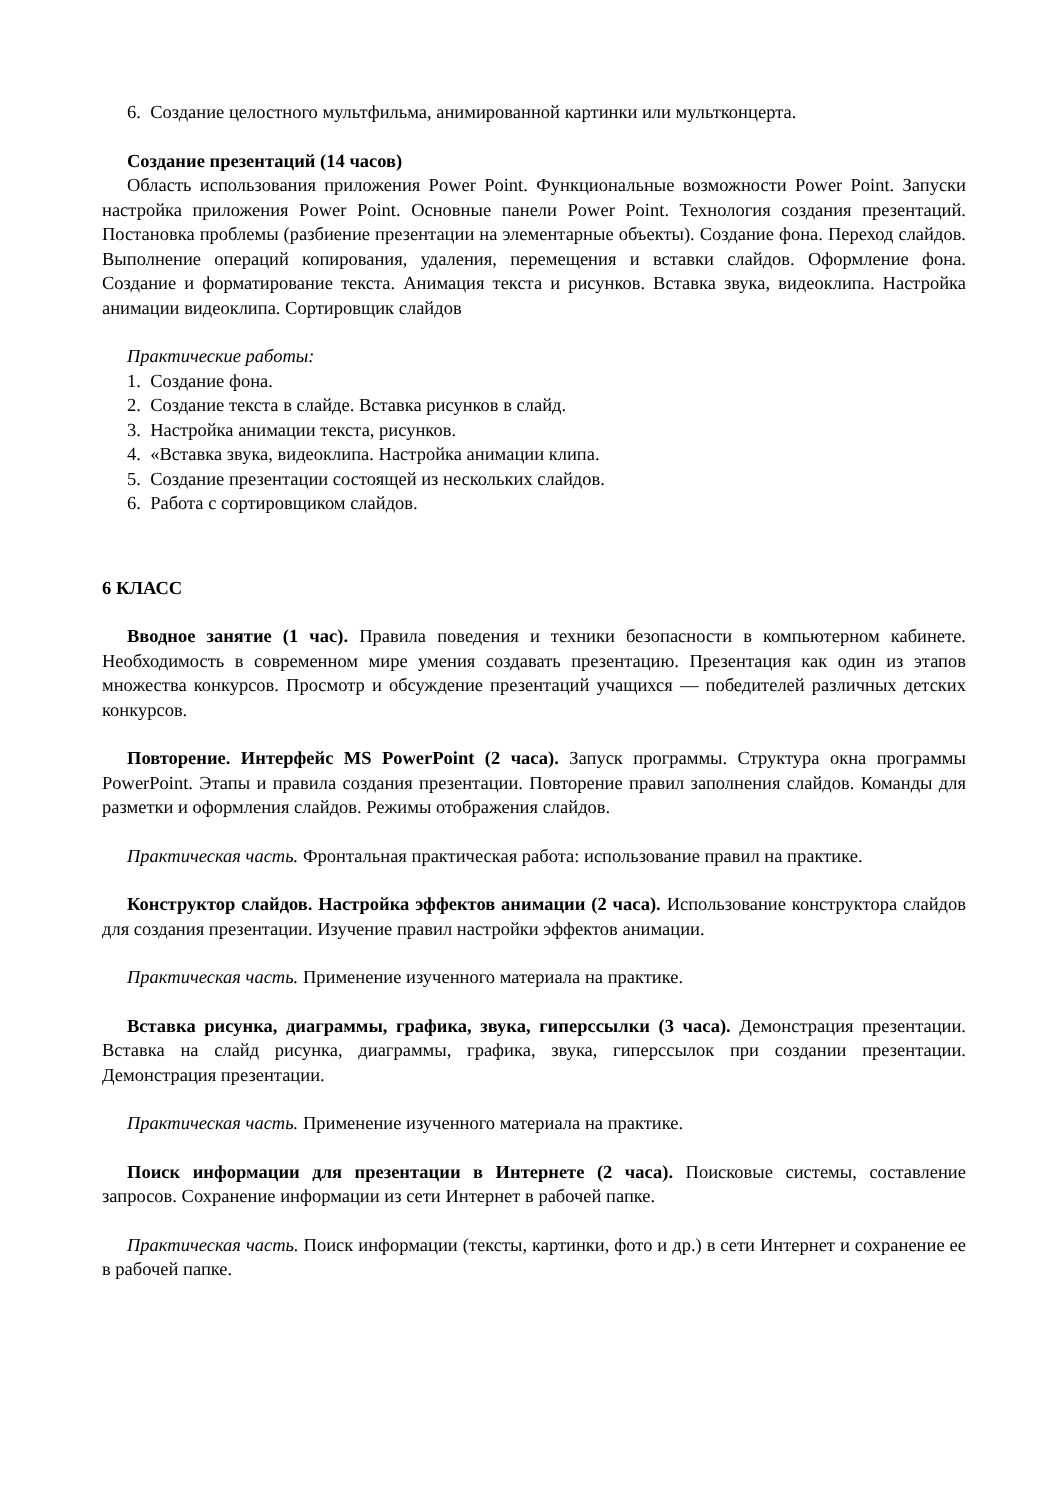6. Создание целостного мультфильма, анимированной картинки или мультконцерта.
Создание презентаций (14 часов)
Область использования приложения Power Point. Функциональные возможности Power Point. Запуски настройка приложения Power Point. Основные панели Power Point. Технология создания презентаций. Постановка проблемы (разбиение презентации на элементарные объекты). Создание фона. Переход слайдов. Выполнение операций копирования, удаления, перемещения и вставки слайдов. Оформление фона. Создание и форматирование текста. Анимация текста и рисунков. Вставка звука, видеоклипа. Настройка анимации видеоклипа. Сортировщик слайдов
Практические работы:
1. Создание фона.
2. Создание текста в слайде. Вставка рисунков в слайд.
3. Настройка анимации текста, рисунков.
4. «Вставка звука, видеоклипа. Настройка анимации клипа.
5. Создание презентации состоящей из нескольких слайдов.
6. Работа с сортировщиком слайдов.
6 КЛАСС
Вводное занятие (1 час). Правила поведения и техники безопасности в компьютерном кабинете. Необходимость в современном мире умения создавать презентацию. Презентация как один из этапов множества конкурсов. Просмотр и обсуждение презентаций учащихся — победителей различных детских конкурсов.
Повторение. Интерфейс MS PowerPoint (2 часа). Запуск программы. Структура окна программы PowerPoint. Этапы и правила создания презентации. Повторение правил заполнения слайдов. Команды для разметки и оформления слайдов. Режимы отображения слайдов.
Практическая часть. Фронтальная практическая работа: использование правил на практике.
Конструктор слайдов. Настройка эффектов анимации (2 часа). Использование конструктора слайдов для создания презентации. Изучение правил настройки эффектов анимации.
Практическая часть. Применение изученного материала на практике.
Вставка рисунка, диаграммы, графика, звука, гиперссылки (3 часа). Демонстрация презентации. Вставка на слайд рисунка, диаграммы, графика, звука, гиперссылок при создании презентации. Демонстрация презентации.
Практическая часть. Применение изученного материала на практике.
Поиск информации для презентации в Интернете (2 часа). Поисковые системы, составление запросов. Сохранение информации из сети Интернет в рабочей папке.
Практическая часть. Поиск информации (тексты, картинки, фото и др.) в сети Интернет и сохранение ее в рабочей папке.